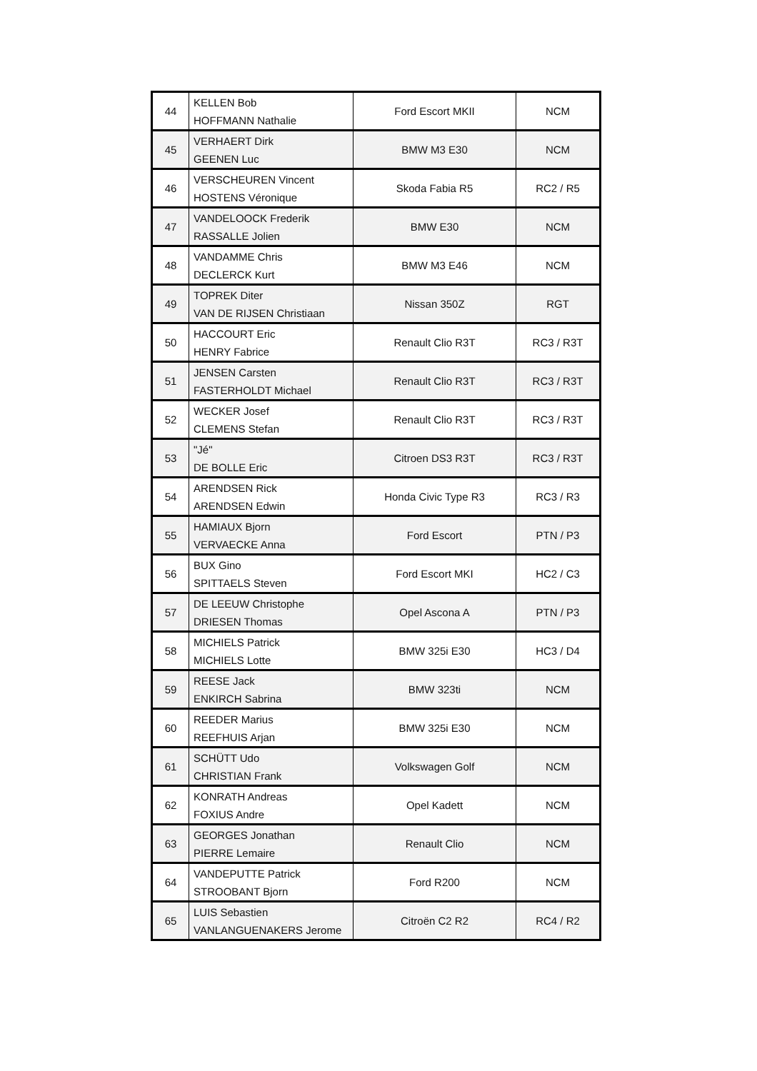| 44 | KELLEN Bob HOFFMANN Nathalie | Ford Escort MKII | NCM |
| 45 | VERHAERT Dirk GEENEN Luc | BMW M3 E30 | NCM |
| 46 | VERSCHEUREN Vincent HOSTENS Véronique | Skoda Fabia R5 | RC2 / R5 |
| 47 | VANDELOOCK Frederik RASSALLE Jolien | BMW E30 | NCM |
| 48 | VANDAMME Chris DECLERCK Kurt | BMW M3 E46 | NCM |
| 49 | TOPREK Diter VAN DE RIJSEN Christiaan | Nissan 350Z | RGT |
| 50 | HACCOURT Eric HENRY Fabrice | Renault Clio R3T | RC3 / R3T |
| 51 | JENSEN Carsten FASTERHOLDT Michael | Renault Clio R3T | RC3 / R3T |
| 52 | WECKER Josef CLEMENS Stefan | Renault Clio R3T | RC3 / R3T |
| 53 | "Jé" DE BOLLE Eric | Citroen DS3 R3T | RC3 / R3T |
| 54 | ARENDSEN Rick ARENDSEN Edwin | Honda Civic Type R3 | RC3 / R3 |
| 55 | HAMIAUX Bjorn VERVAECKE Anna | Ford Escort | PTN / P3 |
| 56 | BUX Gino SPITTAELS Steven | Ford Escort MKI | HC2 / C3 |
| 57 | DE LEEUW Christophe DRIESEN Thomas | Opel Ascona A | PTN / P3 |
| 58 | MICHIELS Patrick MICHIELS Lotte | BMW 325i E30 | HC3 / D4 |
| 59 | REESE Jack ENKIRCH Sabrina | BMW 323ti | NCM |
| 60 | REEDER Marius REEFHUIS Arjan | BMW 325i E30 | NCM |
| 61 | SCHÜTT Udo CHRISTIAN Frank | Volkswagen Golf | NCM |
| 62 | KONRATH Andreas FOXIUS Andre | Opel Kadett | NCM |
| 63 | GEORGES Jonathan PIERRE Lemaire | Renault Clio | NCM |
| 64 | VANDEPUTTE Patrick STROOBANT Bjorn | Ford R200 | NCM |
| 65 | LUIS Sebastien VANLANGUENAKERS Jerome | Citroën C2 R2 | RC4 / R2 |